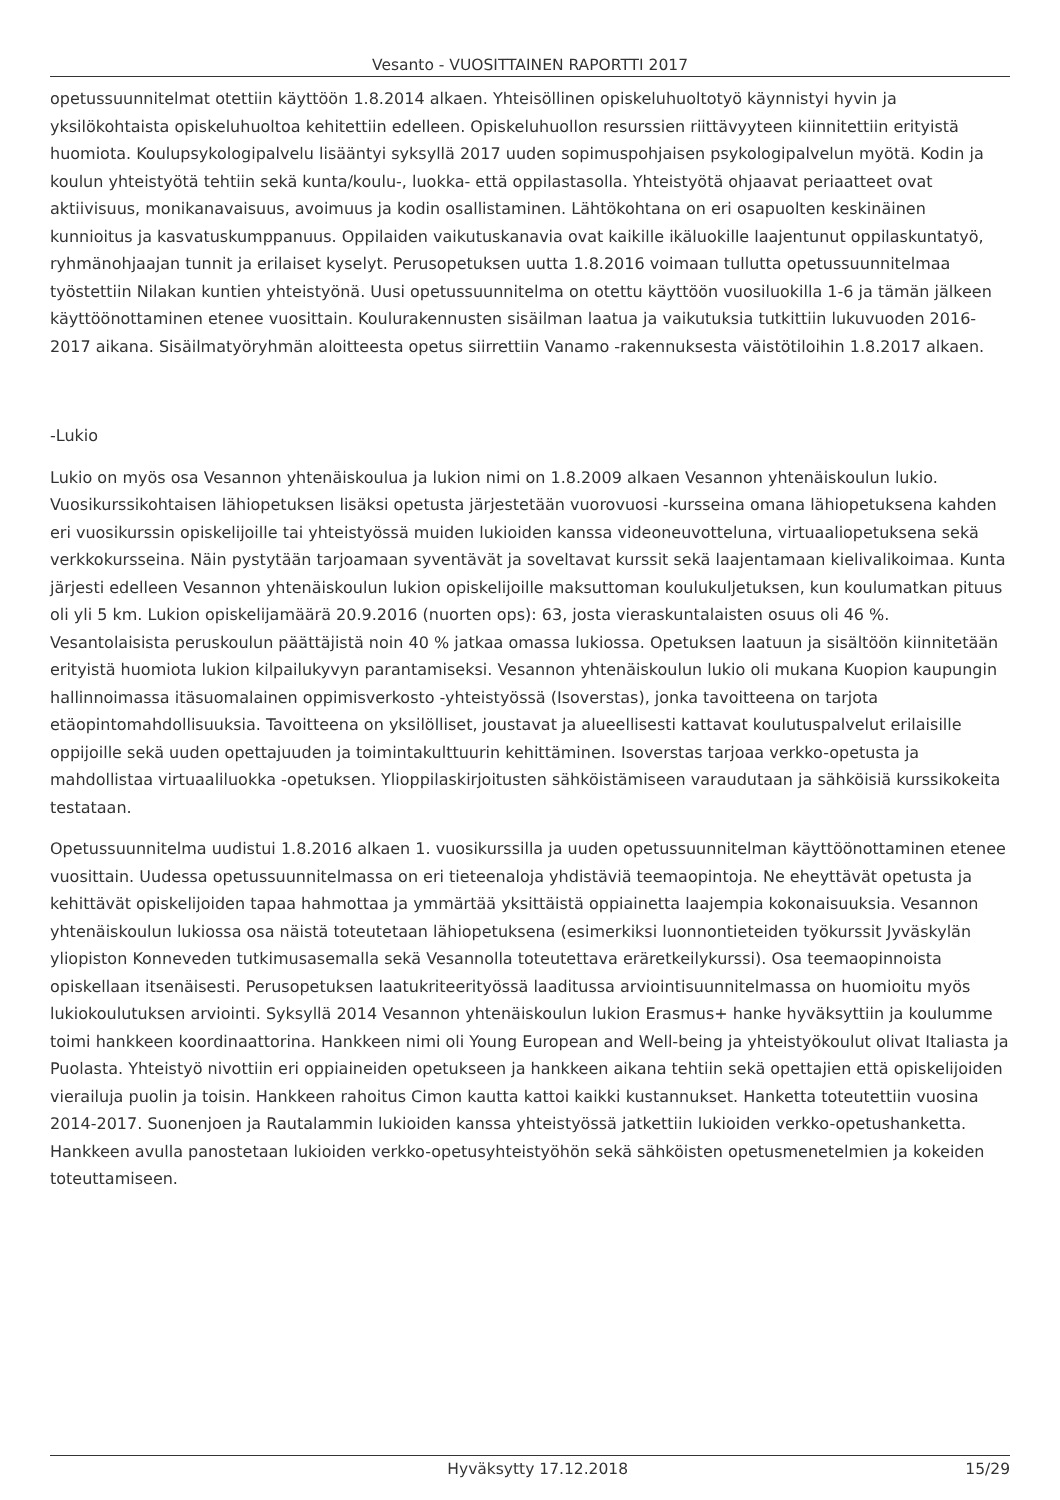Vesanto - VUOSITTAINEN RAPORTTI 2017
opetussuunnitelmat otettiin käyttöön 1.8.2014 alkaen. Yhteisöllinen opiskeluhuoltotyö käynnistyi hyvin ja yksilökohtaista opiskeluhuoltoa kehitettiin edelleen. Opiskeluhuollon resurssien riittävyyteen kiinnitettiin erityistä huomiota. Koulupsykologipalvelu lisääntyi syksyllä 2017 uuden sopimuspohjaisen psykologipalvelun myötä. Kodin ja koulun yhteistyötä tehtiin sekä kunta/koulu-, luokka- että oppilastasolla. Yhteistyötä ohjaavat periaatteet ovat aktiivisuus, monikanavaisuus, avoimuus ja kodin osallistaminen. Lähtökohtana on eri osapuolten keskinäinen kunnioitus ja kasvatuskumppanuus. Oppilaiden vaikutuskanavia ovat kaikille ikäluokille laajentunut oppilaskuntatyö, ryhmänohjaajan tunnit ja erilaiset kyselyt. Perusopetuksen uutta 1.8.2016 voimaan tullutta opetussuunnitelmaa työstettiin Nilakan kuntien yhteistyönä. Uusi opetussuunnitelma on otettu käyttöön vuosiluokilla 1-6 ja tämän jälkeen käyttöönottaminen etenee vuosittain. Koulurakennusten sisäilman laatua ja vaikutuksia tutkittiin lukuvuoden 2016-2017 aikana. Sisäilmatyöryhmän aloitteesta opetus siirrettiin Vanamo -rakennuksesta väistötiloihin 1.8.2017 alkaen.
-Lukio
Lukio on myös osa Vesannon yhtenäiskoulua ja lukion nimi on 1.8.2009 alkaen Vesannon yhtenäiskoulun lukio. Vuosikurssikohtaisen lähiopetuksen lisäksi opetusta järjestetään vuorovuosi -kursseina omana lähiopetuksena kahden eri vuosikurssin opiskelijoille tai yhteistyössä muiden lukioiden kanssa videoneuvotteluna, virtuaaliopetuksena sekä verkkokursseina. Näin pystytään tarjoamaan syventävät ja soveltavat kurssit sekä laajentamaan kielivalikoimaa. Kunta järjesti edelleen Vesannon yhtenäiskoulun lukion opiskelijoille maksuttoman koulukuljetuksen, kun koulumatkan pituus oli yli 5 km. Lukion opiskelijamäärä 20.9.2016 (nuorten ops): 63, josta vieraskuntalaisten osuus oli 46 %. Vesantolaisista peruskoulun päättäjistä noin 40 % jatkaa omassa lukiossa. Opetuksen laatuun ja sisältöön kiinnitetään erityistä huomiota lukion kilpailukyvyn parantamiseksi. Vesannon yhtenäiskoulun lukio oli mukana Kuopion kaupungin hallinnoimassa itäsuomalainen oppimisverkosto -yhteistyössä (Isoverstas), jonka tavoitteena on tarjota etäopintomahdollisuuksia. Tavoitteena on yksilölliset, joustavat ja alueellisesti kattavat koulutuspalvelut erilaisille oppijoille sekä uuden opettajuuden ja toimintakulttuurin kehittäminen. Isoverstas tarjoaa verkko-opetusta ja mahdollistaa virtuaaliluokka -opetuksen. Ylioppilaskirjoitusten sähköistämiseen varaudutaan ja sähköisiä kurssikokeita testataan.
Opetussuunnitelma uudistui 1.8.2016 alkaen 1. vuosikurssilla ja uuden opetussuunnitelman käyttöönottaminen etenee vuosittain. Uudessa opetussuunnitelmassa on eri tieteenaloja yhdistäviä teemaopintoja. Ne eheyttävät opetusta ja kehittävät opiskelijoiden tapaa hahmottaa ja ymmärtää yksittäistä oppiainetta laajempia kokonaisuuksia. Vesannon yhtenäiskoulun lukiossa osa näistä toteutetaan lähiopetuksena (esimerkiksi luonnontieteiden työkurssit Jyväskylän yliopiston Konneveden tutkimusasemalla sekä Vesannolla toteutettava eräretkeilykurssi). Osa teemaopinnoista opiskellaan itsenäisesti. Perusopetuksen laatukriteerityössä laaditussa arviointisuunnitelmassa on huomioitu myös lukiokoulutuksen arviointi. Syksyllä 2014 Vesannon yhtenäiskoulun lukion Erasmus+ hanke hyväksyttiin ja koulumme toimi hankkeen koordinaattorina. Hankkeen nimi oli Young European and Well-being ja yhteistyökoulut olivat Italiasta ja Puolasta. Yhteistyö nivottiin eri oppiaineiden opetukseen ja hankkeen aikana tehtiin sekä opettajien että opiskelijoiden vierailuja puolin ja toisin. Hankkeen rahoitus Cimon kautta kattoi kaikki kustannukset. Hanketta toteutettiin vuosina 2014-2017. Suonenjoen ja Rautalammin lukioiden kanssa yhteistyössä jatkettiin lukioiden verkko-opetushanketta. Hankkeen avulla panostetaan lukioiden verkko-opetusyhteistyöhön sekä sähköisten opetusmenetelmien ja kokeiden toteuttamiseen.
Hyväksytty 17.12.2018 15/29